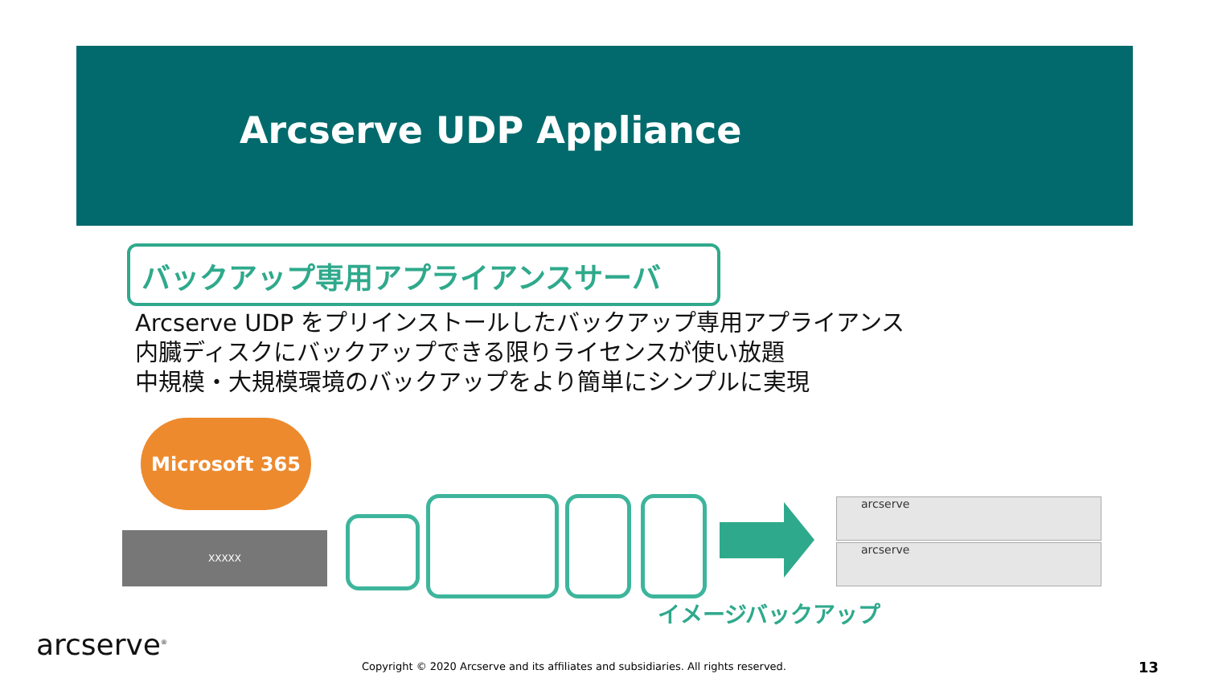Arcserve UDP Appliance
バックアップ専用アプライアンスサーバ
Arcserve UDP をプリインストールしたバックアップ専用アプライアンス
内臓ディスクにバックアップできる限りライセンスが使い放題
中規模・大規模環境のバックアップをより簡単にシンプルに実現
Microsoft 365
XXXXX
arcserve
arcserve
イメージバックアップ
arcserve<sup>®</sup>
Copyright © 2020 Arcserve and its affiliates and subsidiaries. All rights reserved.
13